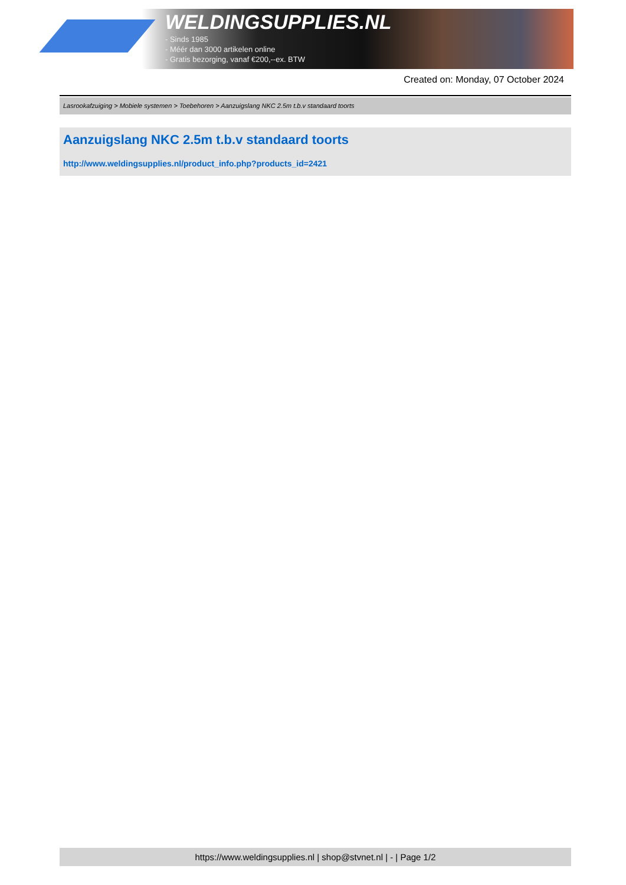WELDINGSUPPLIES.NL
- Sinds 1985
- Méér dan 3000 artikelen online
- Gratis bezorging, vanaf €200,--ex. BTW
Created on: Monday, 07 October 2024
Lasrookafzuiging > Mobiele systemen > Toebehoren > Aanzuigslang NKC 2.5m t.b.v standaard toorts
Aanzuigslang NKC 2.5m t.b.v standaard toorts
http://www.weldingsupplies.nl/product_info.php?products_id=2421
https://www.weldingsupplies.nl | shop@stvnet.nl | - | Page 1/2